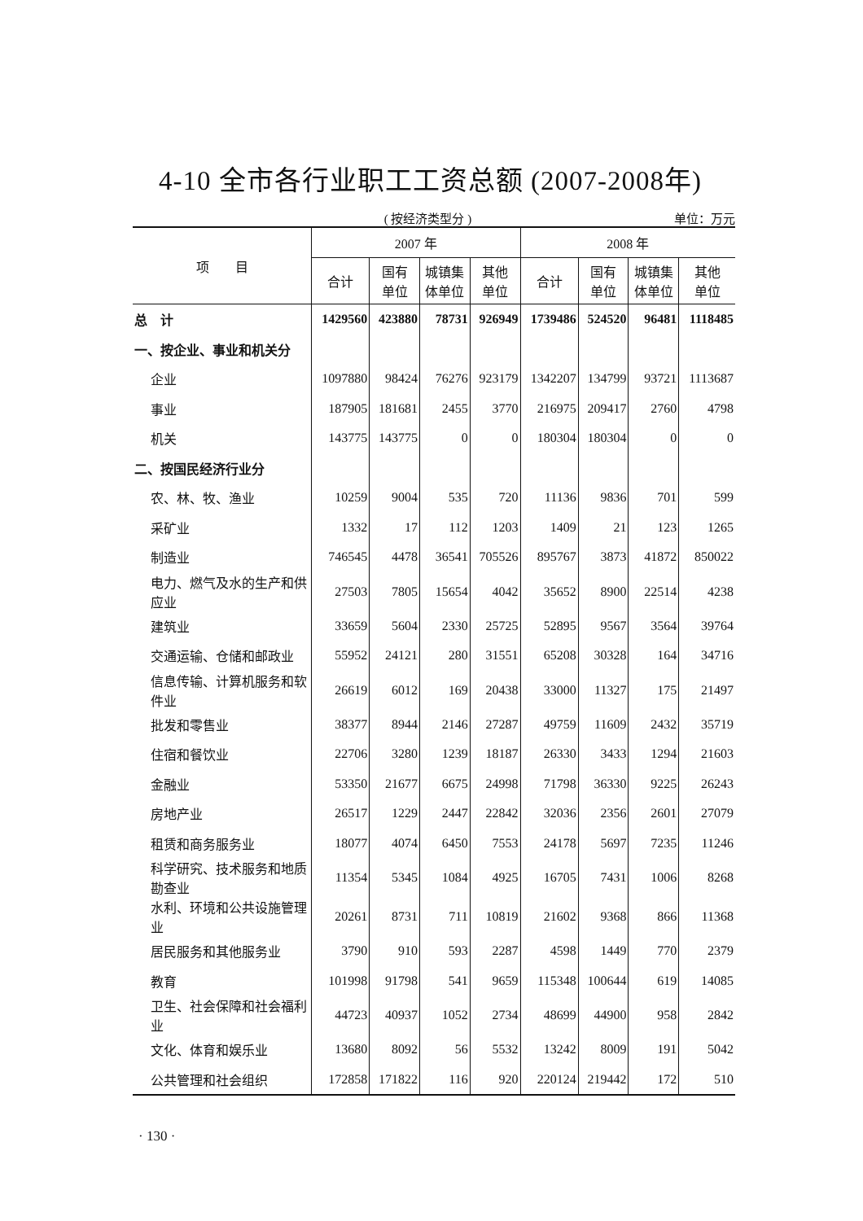4-10 全市各行业职工工资总额 (2007-2008年)
( 按经济类型分 ) 单位：万元
| 项 目 | 2007 年 | | | | 2008 年 | | | |
| --- | --- | --- | --- | --- | --- | --- | --- | --- |
| | 合计 | 国有 单位 | 城镇集 体单位 | 其他 单位 | 合计 | 国有 单位 | 城镇集 体单位 | 其他 单位 |
| 总 计 | 1429560 | 423880 | 78731 | 926949 | 1739486 | 524520 | 96481 | 1118485 |
| 一、按企业、事业和机关分 | | | | | | | | |
| 企业 | 1097880 | 98424 | 76276 | 923179 | 1342207 | 134799 | 93721 | 1113687 |
| 事业 | 187905 | 181681 | 2455 | 3770 | 216975 | 209417 | 2760 | 4798 |
| 机关 | 143775 | 143775 | 0 | 0 | 180304 | 180304 | 0 | 0 |
| 二、按国民经济行业分 | | | | | | | | |
| 农、林、牧、渔业 | 10259 | 9004 | 535 | 720 | 11136 | 9836 | 701 | 599 |
| 采矿业 | 1332 | 17 | 112 | 1203 | 1409 | 21 | 123 | 1265 |
| 制造业 | 746545 | 4478 | 36541 | 705526 | 895767 | 3873 | 41872 | 850022 |
| 电力、燃气及水的生产和供应业 | 27503 | 7805 | 15654 | 4042 | 35652 | 8900 | 22514 | 4238 |
| 建筑业 | 33659 | 5604 | 2330 | 25725 | 52895 | 9567 | 3564 | 39764 |
| 交通运输、仓储和邮政业 | 55952 | 24121 | 280 | 31551 | 65208 | 30328 | 164 | 34716 |
| 信息传输、计算机服务和软件业 | 26619 | 6012 | 169 | 20438 | 33000 | 11327 | 175 | 21497 |
| 批发和零售业 | 38377 | 8944 | 2146 | 27287 | 49759 | 11609 | 2432 | 35719 |
| 住宿和餐饮业 | 22706 | 3280 | 1239 | 18187 | 26330 | 3433 | 1294 | 21603 |
| 金融业 | 53350 | 21677 | 6675 | 24998 | 71798 | 36330 | 9225 | 26243 |
| 房地产业 | 26517 | 1229 | 2447 | 22842 | 32036 | 2356 | 2601 | 27079 |
| 租赁和商务服务业 | 18077 | 4074 | 6450 | 7553 | 24178 | 5697 | 7235 | 11246 |
| 科学研究、技术服务和地质勘查业 | 11354 | 5345 | 1084 | 4925 | 16705 | 7431 | 1006 | 8268 |
| 水利、环境和公共设施管理业 | 20261 | 8731 | 711 | 10819 | 21602 | 9368 | 866 | 11368 |
| 居民服务和其他服务业 | 3790 | 910 | 593 | 2287 | 4598 | 1449 | 770 | 2379 |
| 教育 | 101998 | 91798 | 541 | 9659 | 115348 | 100644 | 619 | 14085 |
| 卫生、社会保障和社会福利业 | 44723 | 40937 | 1052 | 2734 | 48699 | 44900 | 958 | 2842 |
| 文化、体育和娱乐业 | 13680 | 8092 | 56 | 5532 | 13242 | 8009 | 191 | 5042 |
| 公共管理和社会组织 | 172858 | 171822 | 116 | 920 | 220124 | 219442 | 172 | 510 |
· 130 ·